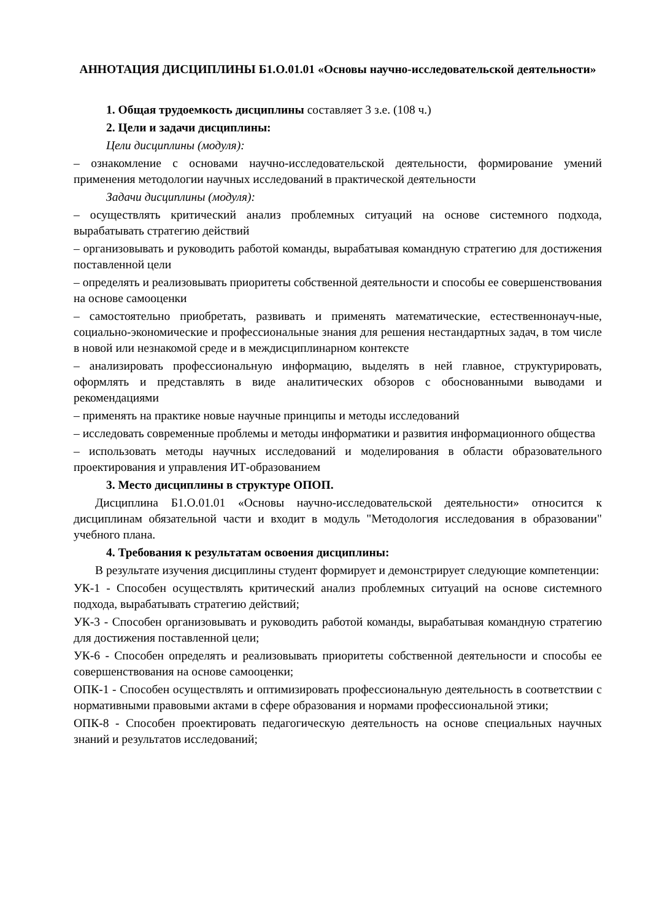АННОТАЦИЯ ДИСЦИПЛИНЫ Б1.О.01.01 «Основы научно-исследовательской деятельности»
1. Общая трудоемкость дисциплины составляет 3 з.е. (108 ч.)
2. Цели и задачи дисциплины:
Цели дисциплины (модуля):
– ознакомление с основами научно-исследовательской деятельности, формирование умений применения методологии научных исследований в практической деятельности
Задачи дисциплины (модуля):
– осуществлять критический анализ проблемных ситуаций на основе системного подхода, вырабатывать стратегию действий
– организовывать и руководить работой команды, вырабатывая командную стратегию для достижения поставленной цели
– определять и реализовывать приоритеты собственной деятельности и способы ее совершенствования на основе самооценки
– самостоятельно приобретать, развивать и применять математические, естественнонауч-ные, социально-экономические и профессиональные знания для решения нестандартных задач, в том числе в новой или незнакомой среде и в междисциплинарном контексте
– анализировать профессиональную информацию, выделять в ней главное, структурировать, оформлять и представлять в виде аналитических обзоров с обоснованными выводами и рекомендациями
– применять на практике новые научные принципы и методы исследований
– исследовать современные проблемы и методы информатики и развития информационного общества
– использовать методы научных исследований и моделирования в области образовательного проектирования и управления ИТ-образованием
3. Место дисциплины в структуре ОПОП.
Дисциплина Б1.О.01.01 «Основы научно-исследовательской деятельности» относится к дисциплинам обязательной части и входит в модуль "Методология исследования в образовании" учебного плана.
4. Требования к результатам освоения дисциплины:
В результате изучения дисциплины студент формирует и демонстрирует следующие компетенции:
УК-1 - Способен осуществлять критический анализ проблемных ситуаций на основе системного подхода, вырабатывать стратегию действий;
УК-3 - Способен организовывать и руководить работой команды, вырабатывая командную стратегию для достижения поставленной цели;
УК-6 - Способен определять и реализовывать приоритеты собственной деятельности и способы ее совершенствования на основе самооценки;
ОПК-1 - Способен осуществлять и оптимизировать профессиональную деятельность в соответствии с нормативными правовыми актами в сфере образования и нормами профессиональной этики;
ОПК-8 - Способен проектировать педагогическую деятельность на основе специальных научных знаний и результатов исследований;